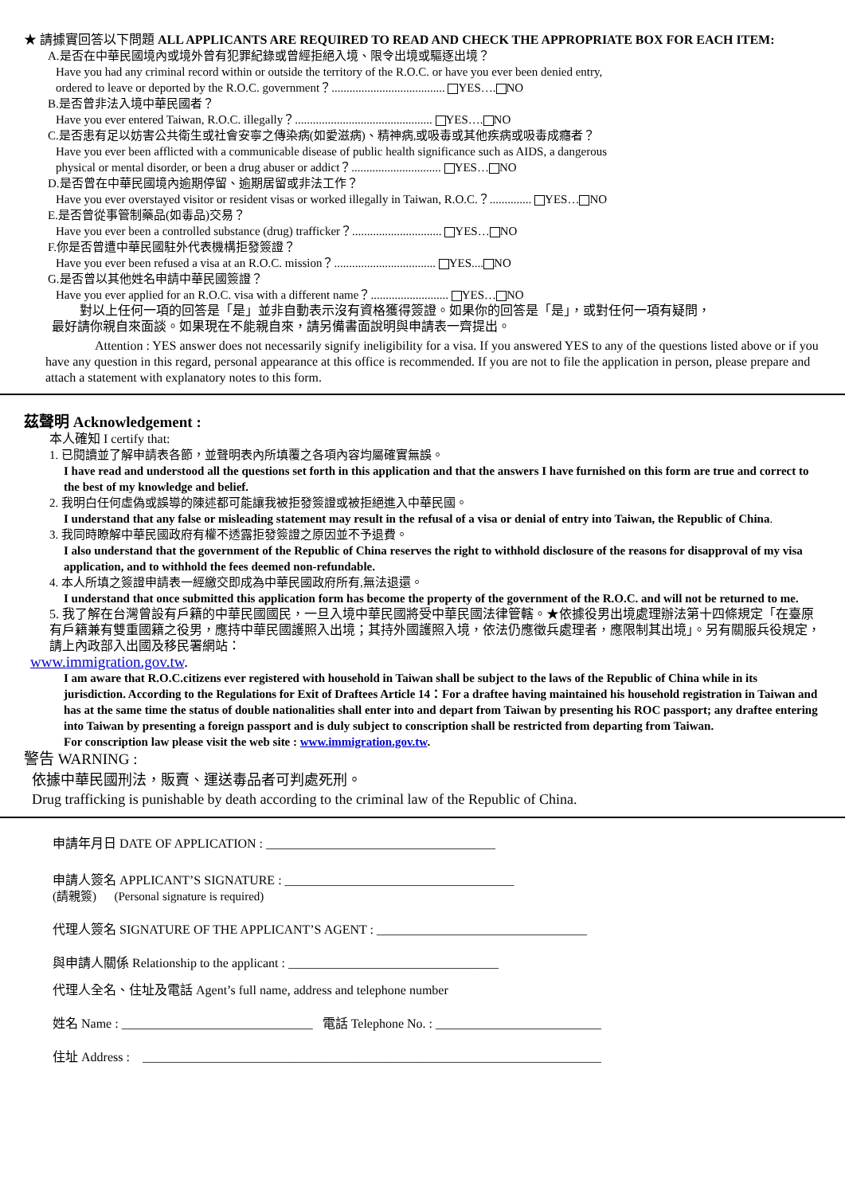★ 請據實回答以下問題 ALL APPLICANTS ARE REQUIRED TO READ AND CHECK THE APPROPRIATE BOX FOR EACH ITEM:
A.是否在中華民國境內或境外曾有犯罪紀錄或曾經拒絕入境、限令出境或驅逐出境？
Have you had any criminal record within or outside the territory of the R.O.C. or have you ever been denied entry,
ordered to leave or deported by the R.O.C. government？...................................... YES…. NO
B.是否曾非法入境中華民國者？
Have you ever entered Taiwan, R.O.C. illegally？.............................................. YES…. NO
C.是否患有足以妨害公共衛生或社會安寧之傳染病(如愛滋病)、精神病,或吸毒或其他疾病或吸毒成癮者？
Have you ever been afflicted with a communicable disease of public health significance such as AIDS, a dangerous
physical or mental disorder, or been a drug abuser or addict？.............................. YES… NO
D.是否曾在中華民國境內逾期停留、逾期居留或非法工作？
Have you ever overstayed visitor or resident visas or worked illegally in Taiwan, R.O.C.？.............. YES… NO
E.是否曾從事管制藥品(如毒品)交易？
Have you ever been a controlled substance (drug) trafficker？.............................. YES… NO
F.你是否曾遭中華民國駐外代表機構拒發簽證？
Have you ever been refused a visa at an R.O.C. mission？.................................. YES.... NO
G.是否曾以其他姓名申請中華民國簽證？
Have you ever applied for an R.O.C. visa with a different name？.......................... YES… NO
對以上任何一項的回答是「是」並非自動表示沒有資格獲得簽證。如果你的回答是「是」，或對任何一項有疑問，
最好請你親自來面談。如果現在不能親自來，請另備書面說明與申請表一齊提出。
Attention : YES answer does not necessarily signify ineligibility for a visa. If you answered YES to any of the questions listed above or if you have any question in this regard, personal appearance at this office is recommended. If you are not to file the application in person, please prepare and attach a statement with explanatory notes to this form.
茲聲明 Acknowledgement :
本人確知 I certify that:
1. 已閱讀並了解申請表各節，並聲明表內所填覆之各項內容均屬確實無誤。
I have read and understood all the questions set forth in this application and that the answers I have furnished on this form are true and correct to the best of my knowledge and belief.
2. 我明白任何虛偽或誤導的陳述都可能讓我被拒發簽證或被拒絕進入中華民國。
I understand that any false or misleading statement may result in the refusal of a visa or denial of entry into Taiwan, the Republic of China.
3. 我同時瞭解中華民國政府有權不透露拒發簽證之原因並不予退費。
I also understand that the government of the Republic of China reserves the right to withhold disclosure of the reasons for disapproval of my visa application, and to withhold the fees deemed non-refundable.
4. 本人所填之簽證申請表一經繳交即成為中華民國政府所有,無法退還。
I understand that once submitted this application form has become the property of the government of the R.O.C. and will not be returned to me.
5. 我了解在台灣曾設有戶籍的中華民國國民，一旦入境中華民國將受中華民國法律管轄。★依據役男出境處理辦法第十四條規定「在臺原有戶籍兼有雙重國籍之役男，應持中華民國護照入出境；其持外國護照入境，依法仍應徵兵處理者，應限制其出境」。另有關服兵役規定，請上內政部入出國及移民署網站：
www.immigration.gov.tw.
I am aware that R.O.C.citizens ever registered with household in Taiwan shall be subject to the laws of the Republic of China while in its jurisdiction. According to the Regulations for Exit of Draftees Article 14：For a draftee having maintained his household registration in Taiwan and has at the same time the status of double nationalities shall enter into and depart from Taiwan by presenting his ROC passport; any draftee entering into Taiwan by presenting a foreign passport and is duly subject to conscription shall be restricted from departing from Taiwan.
For conscription law please visit the web site : www.immigration.gov.tw.
警告 WARNING :
依據中華民國刑法，販賣、運送毒品者可判處死刑。
Drug trafficking is punishable by death according to the criminal law of the Republic of China.
申請年月日 DATE OF APPLICATION : ____________________________________
申請人簽名 APPLICANT’S SIGNATURE : ____________________________________
(請親簽) (Personal signature is required)
代理人簽名 SIGNATURE OF THE APPLICANT’S AGENT : _________________________________
與申請人關係 Relationship to the applicant : _________________________________
代理人全名、住址及電話 Agent’s full name, address and telephone number
姓名 Name : ______________________________ 電話 Telephone No. : __________________________
住址 Address : ________________________________________________________________________